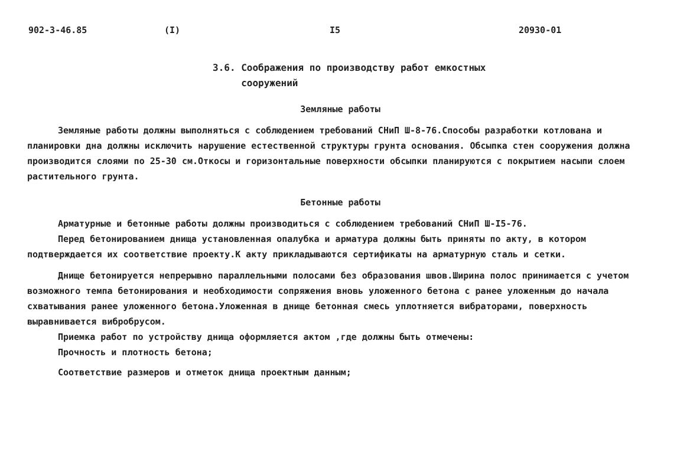902-3-46.85 (I) I5 20930-01
3.6. Соображения по производству работ емкостных
сооружений
Земляные работы
Земляные работы должны выполняться с соблюдением требований СНиП Ш-8-76.Способы разработки котлована и планировки дна должны исключить нарушение естественной структуры грунта основания. Обсыпка стен сооружения должна производится слоями по 25-30 см.Откосы и горизонтальные поверхности обсыпки планируются с покрытием насыпи слоем растительного грунта.
Бетонные работы
Арматурные и бетонные работы должны производиться с соблюдением требований СНиП Ш-I5-76.
Перед бетонированием днища установленная опалубка и арматура должны быть приняты по акту, в котором подтверждается их соответствие проекту.К акту прикладываются сертификаты на арматурную сталь и сетки.
Днище бетонируется непрерывно параллельными полосами без образования швов.Ширина полос принимается с учетом возможного темпа бетонирования и необходимости сопряжения вновь уложенного бетона с ранее уложенным до начала схватывания ранее уложенного бетона.Уложенная в днище бетонная смесь уплотняется вибраторами, поверхность выравнивается вибробрусом.
Приемка работ по устройству днища оформляется актом ,где должны быть отмечены:
Прочность и плотность бетона;
Соответствие размеров и отметок днища проектным данным;